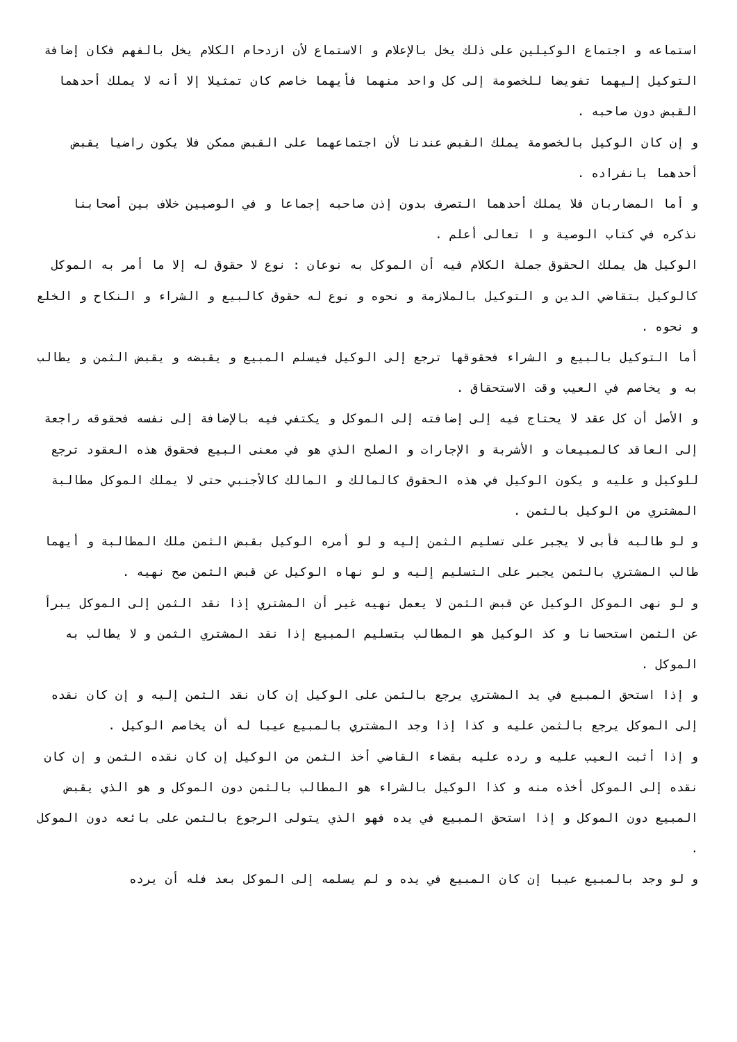استماعه و اجتماع الوكيلين على ذلك يخل بالإعلام و الاستماع لأن ازدحام الكلام يخل بالفهم فكان إضافة التوكيل إليهما تفويضا للخصومة إلى كل واحد منهما فأيهما خاصم كان تمثيلا إلا أنه لا يملك أحدهما القبض دون صاحبه .
و إن كان الوكيل بالخصومة يملك القبض عندنا لأن اجتماعهما على القبض ممكن فلا يكون راضيا يقبض أحدهما بانفراده .
و أما المضاربان فلا يملك أحدهما التصرف بدون إذن صاحبه إجماعا و في الوصيين خلاف بين أصحابنا نذكره في كتاب الوصية و ا تعالى أعلم .
الوكيل هل يملك الحقوق جملة الكلام فيه أن الموكل به نوعان : نوع لا حقوق له إلا ما أمر به الموكل كالوكيل بتقاضي الدين و التوكيل بالملازمة و نحوه و نوع له حقوق كالبيع و الشراء و النكاح و الخلع و نحوه .
أما التوكيل بالبيع و الشراء فحقوقها ترجع إلى الوكيل فيسلم المبيع و يقبضه و يقبض الثمن و يطالب به و يخاصم في العيب وقت الاستحقاق .
و الأصل أن كل عقد لا يحتاج فيه إلى إضافته إلى الموكل و يكتفي فيه بالإضافة إلى نفسه فحقوقه راجعة إلى العاقد كالمبيعات و الأشربة و الإجارات و الصلح الذي هو في معنى البيع فحقوق هذه العقود ترجع للوكيل و عليه و يكون الوكيل في هذه الحقوق كالمالك و المالك كالأجنبي حتى لا يملك الموكل مطالبة المشتري من الوكيل بالثمن .
و لو طالبه فأبى لا يجبر على تسليم الثمن إليه و لو أمره الوكيل بقبض الثمن ملك المطالبة و أيهما طالب المشتري بالثمن يجبر على التسليم إليه و لو نهاه الوكيل عن قبض الثمن صح نهيه .
و لو نهى الموكل الوكيل عن قبض الثمن لا يعمل نهيه غير أن المشتري إذا نقد الثمن إلى الموكل يبرأ عن الثمن استحسانا و كذ الوكيل هو المطالب بتسليم المبيع إذا نقد المشتري الثمن و لا يطالب به الموكل .
و إذا استحق المبيع في يد المشتري يرجع بالثمن على الوكيل إن كان نقد الثمن إليه و إن كان نقده إلى الموكل يرجع بالثمن عليه و كذا إذا وجد المشتري بالمبيع عيبا له أن يخاصم الوكيل .
و إذا أثبت العيب عليه و رده عليه بقضاء القاضي أخذ الثمن من الوكيل إن كان نقده الثمن و إن كان نقده إلى الموكل أخذه منه و كذا الوكيل بالشراء هو المطالب بالثمن دون الموكل و هو الذي يقبض المبيع دون الموكل و إذا استحق المبيع في يده فهو الذي يتولى الرجوع بالثمن على بائعه دون الموكل .
و لو وجد بالمبيع عيبا إن كان المبيع في يده و لم يسلمه إلى الموكل بعد فله أن يرده